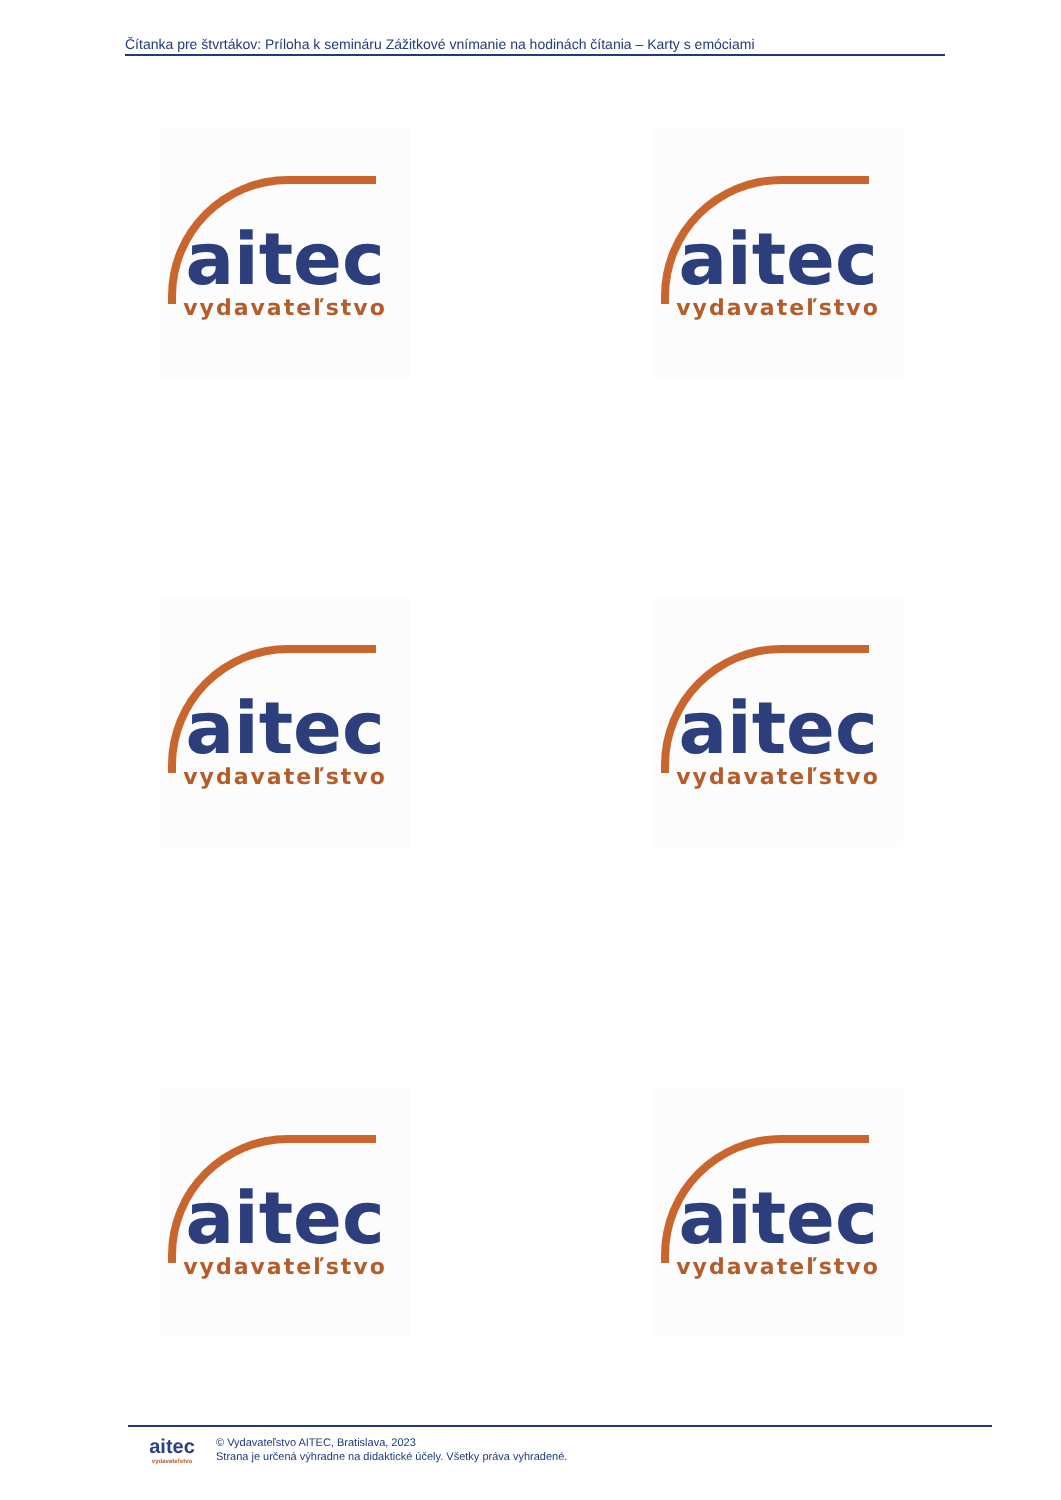Čítanka pre štvrtákov: Príloha k semináru Zážitkové vnímanie na hodinách čítania – Karty s emóciami
aitec
vydavateľstvo
aitec
vydavateľstvo
aitec
vydavateľstvo
aitec
vydavateľstvo
aitec
vydavateľstvo
aitec
vydavateľstvo
aitec
vydavateľstvo
© Vydavateľstvo AITEC, Bratislava, 2023
Strana je určená výhradne na didaktické účely. Všetky práva vyhradené.